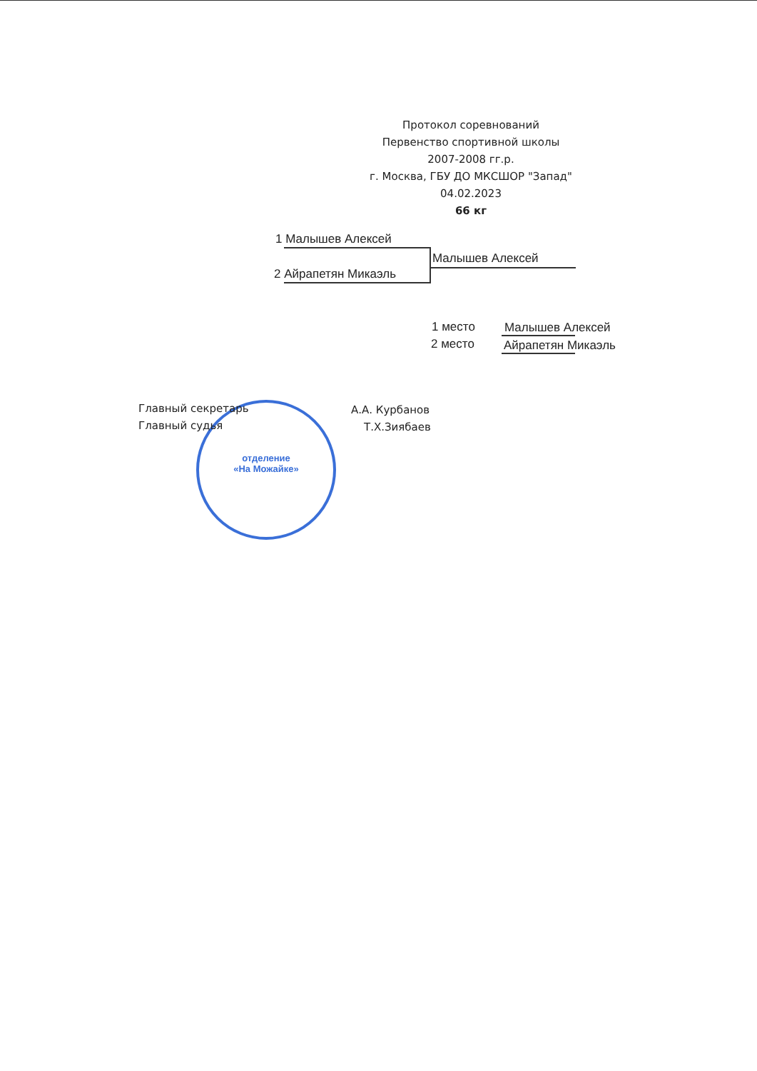Протокол соревнований
Первенство спортивной школы
2007-2008 гг.р.
г. Москва, ГБУ ДО МКСШОР "Запад"
04.02.2023
66 кг
1 Малышев Алексей
2 Айрапетян Микаэль
Малышев Алексей
1 место Малышев Алексей
2 место Айрапетян Микаэль
отделение
«На Можайке»
Главный секретарь А.А. Курбанов
Главный судья Т.Х.Зиябаев